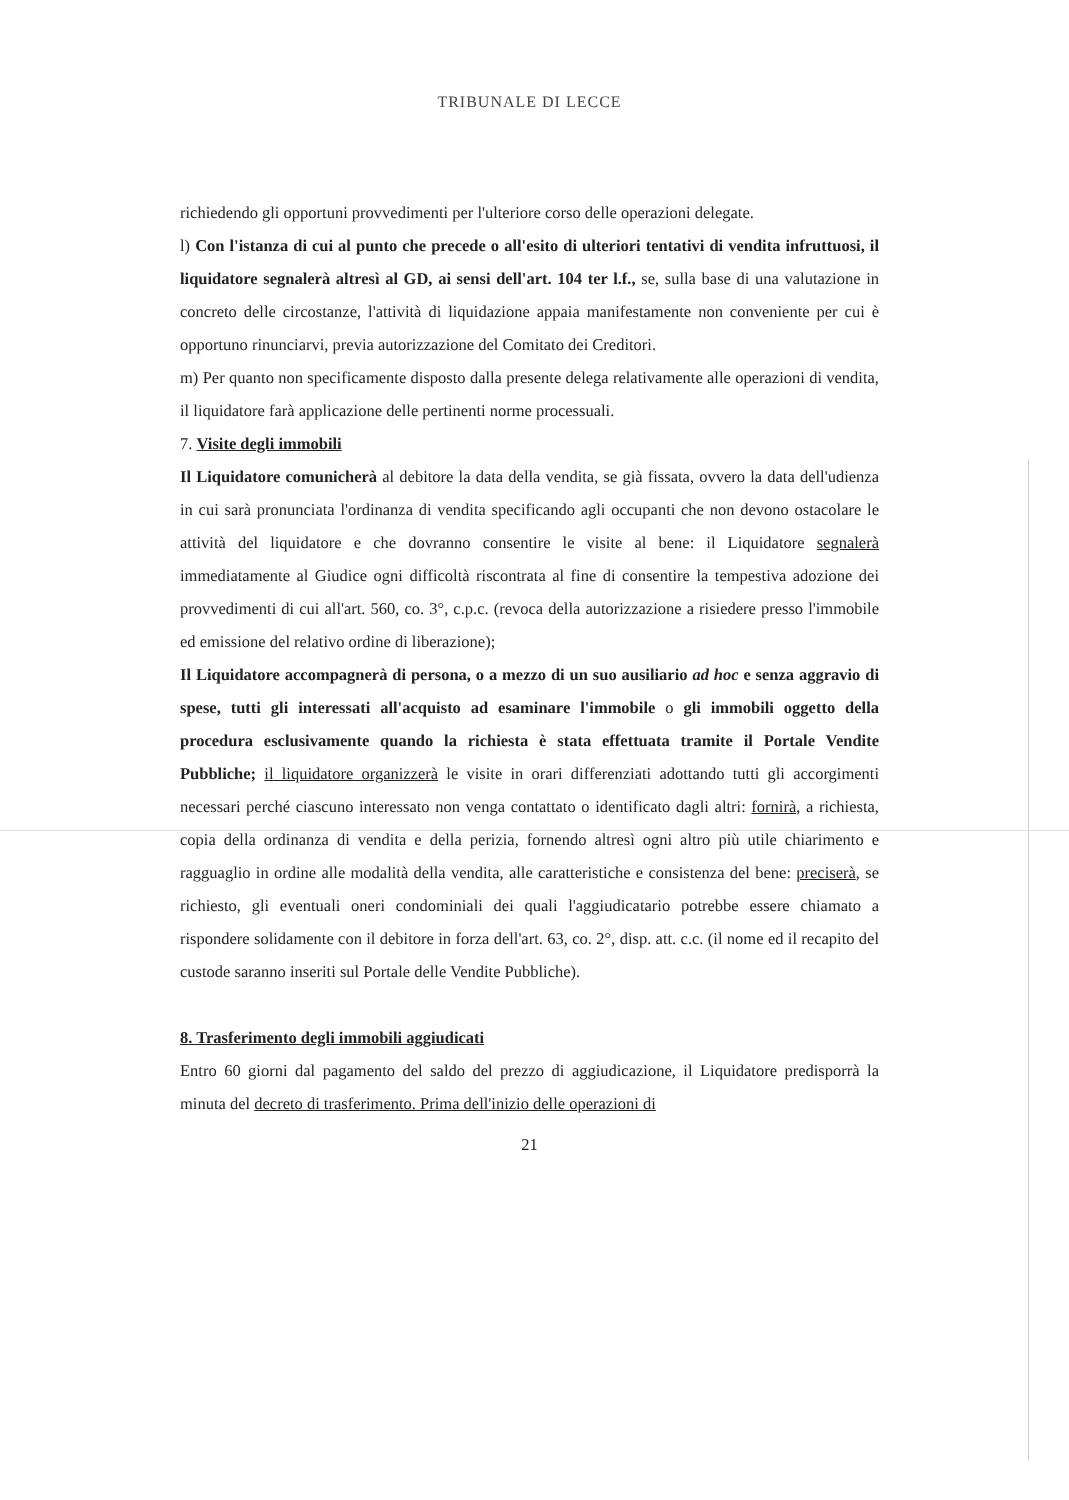TRIBUNALE DI LECCE
richiedendo gli opportuni provvedimenti per l'ulteriore corso delle operazioni delegate.
l) Con l'istanza di cui al punto che precede o all'esito di ulteriori tentativi di vendita infruttuosi, il liquidatore segnalerà altresì al GD, ai sensi dell'art. 104 ter l.f., se, sulla base di una valutazione in concreto delle circostanze, l'attività di liquidazione appaia manifestamente non conveniente per cui è opportuno rinunciarvi, previa autorizzazione del Comitato dei Creditori.
m) Per quanto non specificamente disposto dalla presente delega relativamente alle operazioni di vendita, il liquidatore farà applicazione delle pertinenti norme processuali.
7. Visite degli immobili
Il Liquidatore comunicherà al debitore la data della vendita, se già fissata, ovvero la data dell'udienza in cui sarà pronunciata l'ordinanza di vendita specificando agli occupanti che non devono ostacolare le attività del liquidatore e che dovranno consentire le visite al bene: il Liquidatore segnalerà immediatamente al Giudice ogni difficoltà riscontrata al fine di consentire la tempestiva adozione dei provvedimenti di cui all'art. 560, co. 3°, c.p.c. (revoca della autorizzazione a risiedere presso l'immobile ed emissione del relativo ordine di liberazione);
Il Liquidatore accompagnerà di persona, o a mezzo di un suo ausiliario ad hoc e senza aggravio di spese, tutti gli interessati all'acquisto ad esaminare l'immobile o gli immobili oggetto della procedura esclusivamente quando la richiesta è stata effettuata tramite il Portale Vendite Pubbliche; il liquidatore organizzerà le visite in orari differenziati adottando tutti gli accorgimenti necessari perché ciascuno interessato non venga contattato o identificato dagli altri: fornirà, a richiesta, copia della ordinanza di vendita e della perizia, fornendo altresì ogni altro più utile chiarimento e ragguaglio in ordine alle modalità della vendita, alle caratteristiche e consistenza del bene: preciserà, se richiesto, gli eventuali oneri condominiali dei quali l'aggiudicatario potrebbe essere chiamato a rispondere solidamente con il debitore in forza dell'art. 63, co. 2°, disp. att. c.c. (il nome ed il recapito del custode saranno inseriti sul Portale delle Vendite Pubbliche).
8. Trasferimento degli immobili aggiudicati
Entro 60 giorni dal pagamento del saldo del prezzo di aggiudicazione, il Liquidatore predisporrà la minuta del decreto di trasferimento. Prima dell'inizio delle operazioni di
21